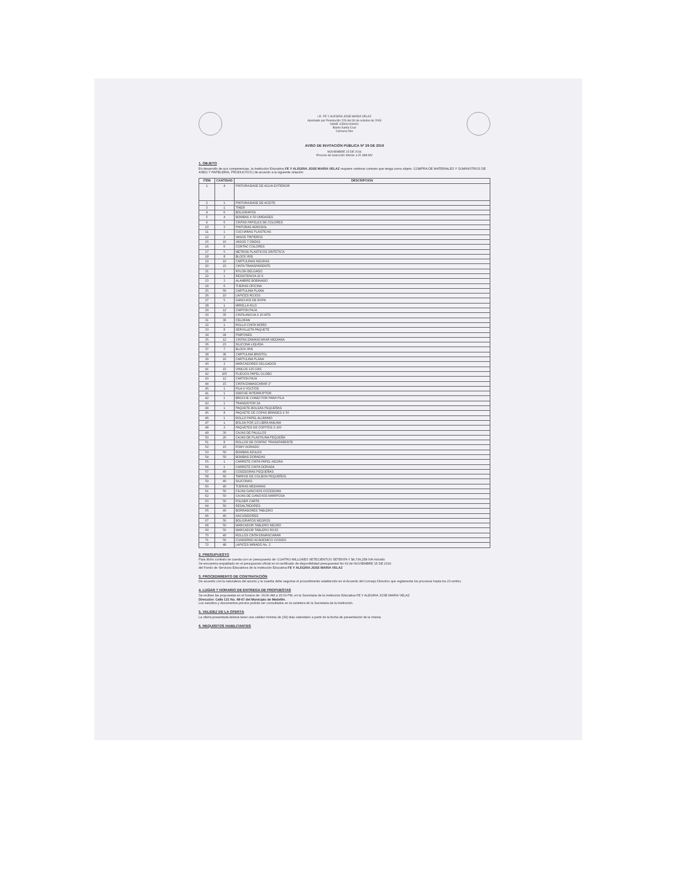I.E. FE Y ALEGRIA JOSE MARIA VELAZ
Aprobado por Resolución 229 del 30 de octubre de 2003
DANE 105001000001
Barrio Santa Cruz
Comuna Dos
AVISO DE INVITACIÓN PÚBLICA N° 29 DE 2016
NOVIEMBRE 15 DE 2016
Proceso de Selección Inferior a 20 SMLMV
1. OBJETO
En desarrollo de sus competencias, la Institución Educativa FE Y ALEGRIA JOSE MARIA VELAZ requiere celebrar contrato que tenga como objeto. COMPRA DE MATERIALES Y SUMINISTROS DE ASEO Y PAPELERIA, PRODUCTOS [ de acuerdo a la siguiente relación:
| ITEM | CANTIDAD | DESCRIPCION |
| --- | --- | --- |
| 1 | 4 | PINTURA BASE DE AGUA EXTERIOR |
| 2 | 1 | PINTURA BASE DE ACEITE |
| 3 | 1 | TINER |
| 4 | 6 | BOLIGRAFOS |
| 5 | 4 | BOMBAS X 50 UNIDADES |
| 9 | 6 | CINTAS PAPELES DE COLORES |
| 10 | 3 | PINTURAS AEROSOL |
| 11 | 1 | CUCHARAS PLASTICAS |
| 12 | 2 | VASOS TINTEROS |
| 15 | 10 | VASOS 7 ONZAS |
| 16 | 6 | CONTAC COLORES |
| 17 | 5 | METROS PLASTICOS SINTETICA |
| 18 | 8 | BLOCK IRIS |
| 19 | 10 | CARTULINAS NEGRAS |
| 20 | 15 | CINTA TRANSPARENTE |
| 21 | 3 | NYLON DELGADO |
| 22 | 1 | RESISTENCIA 22 K |
| 23 | 3 | ALAMBRE BOBINADO |
| 24 | 6 | TIJERAS OFICINA |
| 25 | 50 | CARTULINA PLANA |
| 26 | 10 | LAPICES ROJOS |
| 27 | 5 | GANCHOS DE ROPA |
| 28 | 1 | MIRELLA KILO |
| 29 | 12 | CARTON PAJA |
| 30 | 35 | CINTA ANCHA X 20 MTS |
| 31 | 36 | CELOFAN |
| 32 | 1 | ROLLO CINTA MOÑO |
| 33 | 8 | SERVILLETA PAQUETE |
| 34 | 24 | PIMPONES |
| 35 | 12 | CINTAS ENMASCARAR MEDIANA |
| 36 | 15 | SILICONA LIQUIDA |
| 37 | 7 | BLOCK IRIS |
| 38 | 36 | CARTULINA BRISTOL |
| 39 | 16 | CARTULINA PLANA |
| 40 | 2 | MARCADORES DELGADOS |
| 41 | 15 | VINILOS 125 GRS |
| 42 | 100 | PLIEGOS PAPEL GLOBO |
| 43 | 12 | CARTON PAJA |
| 44 | 15 | CINTA ENMASCARAR 2" |
| 45 | 1 | PILA 9 VOLTIOS |
| 41 | 1 | SWICHE INTERRUPTOR |
| 42 | 1 | BROCHE CONECTOR PARA PILA |
| 43 | 1 | TRANSISTOR 2A |
| 44 | 1 | PAQUETE BOLSAS PEQUEÑAS |
| 45 | 8 | PAQUETE DE COPAS BRINDES X 50 |
| 46 | 1 | ROLLO PAPEL ALUMINIO |
| 47 | 1 | BOLSA POR 1/2 LIBRA ANILINA |
| 48 | 3 | PAQUETES DE COPITOS X 100 |
| 49 | 30 | CAJAS DE PALILLOS |
| 50 | 20 | CAJAS DE PLASTILINA PEQUEÑA |
| 51 | 8 | ROLLOS DE CONTAC TRANSPARENTE |
| 52 | 15 | FOMY DORADO |
| 53 | 50 | BOMBAS AZULES |
| 54 | 50 | BOMBAS DORADAS |
| 55 | 1 | CARRETE CINTA PAPEL NEGRA |
| 56 | 1 | CARRETE CINTA DORADA |
| 57 | 40 | COSEDORAS PEQUEÑAS |
| 58 | 60 | TARROS DE COLBON PEQUEÑOS |
| 59 | 40 | SILICONAS |
| 60 | 40 | TIJERAS MEDIANAS |
| 61 | 50 | CAJAS GANCHOS COCEDORA |
| 62 | 50 | CAJAS DE GANCHOS MARIPOSA |
| 63 | 50 | FOLDER CARTA |
| 64 | 50 | RESALTADORES |
| 65 | 40 | BORRADORES TABLERO |
| 66 | 40 | SACUDIDORES |
| 67 | 50 | BOLIGRAFOS NEGROS |
| 68 | 50 | MARCADOR TABLERO NEGRO |
| 69 | 50 | MARCADOR TABLERO ROJO |
| 70 | 40 | ROLLOS CINTA ENMASCARAR |
| 71 | 50 | CUADERNO ACADEMICO COSIDO |
| 72 | 48 | LAPICES MIRADO No. 2 |
2. PRESUPUESTO
Para dicho contrato se cuenta con un presupuesto de: CUATRO MILLONES SETECIENTOS SETENTA Y $4,799,258 IVA incluido
Se encuentra respaldado en el presupuesto oficial en el certificado de disponibilidad presupuestal No 63 de NOVIEMBRE 15 DE 2016
del Fondo de Servicios Educativos de la Institución Educativa FE Y ALEGRIA JOSE MARIA VELAZ
3. PROCEDIMIENTO DE CONTRATACIÓN
De acuerdo con la naturaleza del asunto y la cuantía debe seguirse el procedimiento establecido en el Acuerdo del Consejo Directivo que reglamenta los procesos hasta los 20 smlmv.
4. LUGAR Y HORARIO DE ENTREGA DE PROPUESTAS
Se reciben las propuestas en el horario de: 09:00 AM a 15:00 PM, en la Secretaria de la Institución Educativa FE Y ALEGRIA JOSE MARIA VELAZ
Dirección: Calle 121 No. 48-67 del Municipio de Medellín.
Los estudios y documentos previos podrán ser consultados en la cartelera de la Secretaria de la Institución.
5. VALIDEZ DE LA OFERTA
La oferta presentada deberá tener una validez mínima de (30) días calendario a partir de la fecha de presentación de la misma.
6. REQUISITOS HABILITANTES